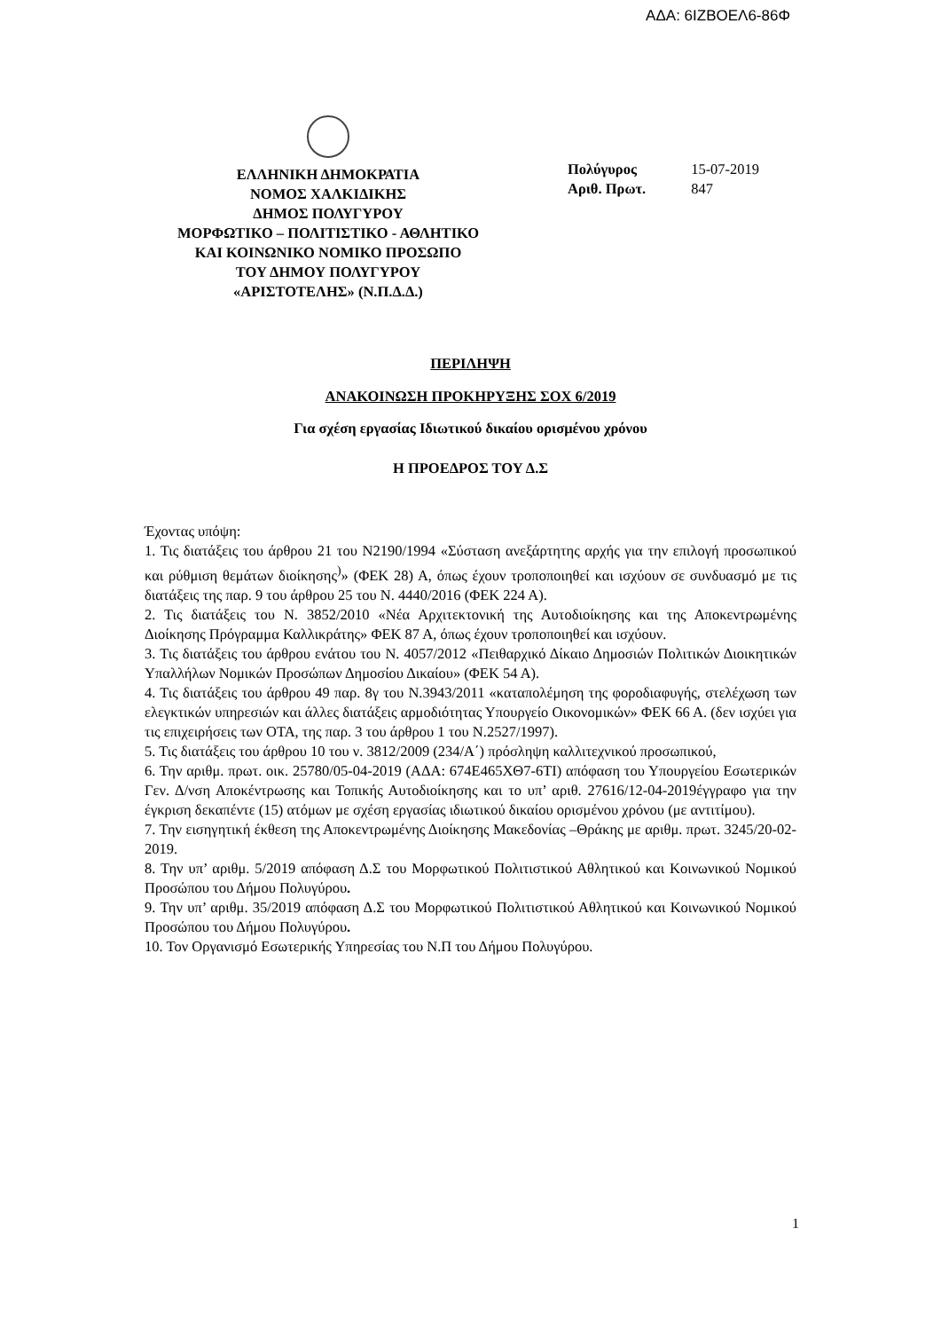ΑΔΑ: 6ΙΖΒΟΕΛ6-86Φ
ΕΛΛΗΝΙΚΗ ΔΗΜΟΚΡΑΤΙΑ
ΝΟΜΟΣ ΧΑΛΚΙΔΙΚΗΣ
ΔΗΜΟΣ ΠΟΛΥΓΥΡΟΥ
ΜΟΡΦΩΤΙΚΟ – ΠΟΛΙΤΙΣΤΙΚΟ - ΑΘΛΗΤΙΚΟ
ΚΑΙ ΚΟΙΝΩΝΙΚΟ ΝΟΜΙΚΟ ΠΡΟΣΩΠΟ
ΤΟΥ ΔΗΜΟΥ ΠΟΛΥΓΥΡΟΥ
«ΑΡΙΣΤΟΤΕΛΗΣ» (Ν.Π.Δ.Δ.)
Πολύγυρος 15-07-2019
Αριθ. Πρωτ. 847
ΠΕΡΙΛΗΨΗ
ΑΝΑΚΟΙΝΩΣΗ ΠΡΟΚΗΡΥΞΗΣ ΣΟΧ 6/2019
Για σχέση εργασίας Ιδιωτικού δικαίου ορισμένου χρόνου
Η ΠΡΟΕΔΡΟΣ ΤΟΥ Δ.Σ
Έχοντας υπόψη:
1. Τις διατάξεις του άρθρου 21 του Ν2190/1994 «Σύσταση ανεξάρτητης αρχής για την επιλογή προσωπικού και ρύθμιση θεμάτων διοίκησης<sup>)</sup>» (ΦΕΚ 28) Α, όπως έχουν τροποποιηθεί και ισχύουν σε συνδυασμό με τις διατάξεις της παρ. 9 του άρθρου 25 του Ν. 4440/2016 (ΦΕΚ 224 Α).
2. Τις διατάξεις του Ν. 3852/2010 «Νέα Αρχιτεκτονική της Αυτοδιοίκησης και της Αποκεντρωμένης Διοίκησης Πρόγραμμα Καλλικράτης» ΦΕΚ 87 Α, όπως έχουν τροποποιηθεί και ισχύουν.
3. Τις διατάξεις του άρθρου ενάτου του Ν. 4057/2012 «Πειθαρχικό Δίκαιο Δημοσιών Πολιτικών Διοικητικών Υπαλλήλων Νομικών Προσώπων Δημοσίου Δικαίου» (ΦΕΚ 54 Α).
4. Τις διατάξεις του άρθρου 49 παρ. 8γ του Ν.3943/2011 «καταπολέμηση της φοροδιαφυγής, στελέχωση των ελεγκτικών υπηρεσιών και άλλες διατάξεις αρμοδιότητας Υπουργείο Οικονομικών» ΦΕΚ 66 Α. (δεν ισχύει για τις επιχειρήσεις των ΟΤΑ, της παρ. 3 του άρθρου 1 του Ν.2527/1997).
5. Τις διατάξεις του άρθρου 10 του ν. 3812/2009 (234/Α΄) πρόσληψη καλλιτεχνικού προσωπικού,
6. Την αριθμ. πρωτ. οικ. 25780/05-04-2019 (ΑΔΑ: 674Ε465ΧΘ7-6ΤΙ) απόφαση του Υπουργείου Εσωτερικών Γεν. Δ/νση Αποκέντρωσης και Τοπικής Αυτοδιοίκησης και το υπ’ αριθ. 27616/12-04-2019έγγραφο για την έγκριση δεκαπέντε (15) ατόμων με σχέση εργασίας ιδιωτικού δικαίου ορισμένου χρόνου (με αντιτίμου).
7. Την εισηγητική έκθεση της Αποκεντρωμένης Διοίκησης Μακεδονίας –Θράκης με αριθμ. πρωτ. 3245/20-02-2019.
8. Την υπ’ αριθμ. 5/2019 απόφαση Δ.Σ του Μορφωτικού Πολιτιστικού Αθλητικού και Κοινωνικού Νομικού Προσώπου του Δήμου Πολυγύρου.
9. Την υπ’ αριθμ. 35/2019 απόφαση Δ.Σ του Μορφωτικού Πολιτιστικού Αθλητικού και Κοινωνικού Νομικού Προσώπου του Δήμου Πολυγύρου.
10. Τον Οργανισμό Εσωτερικής Υπηρεσίας του Ν.Π του Δήμου Πολυγύρου.
1